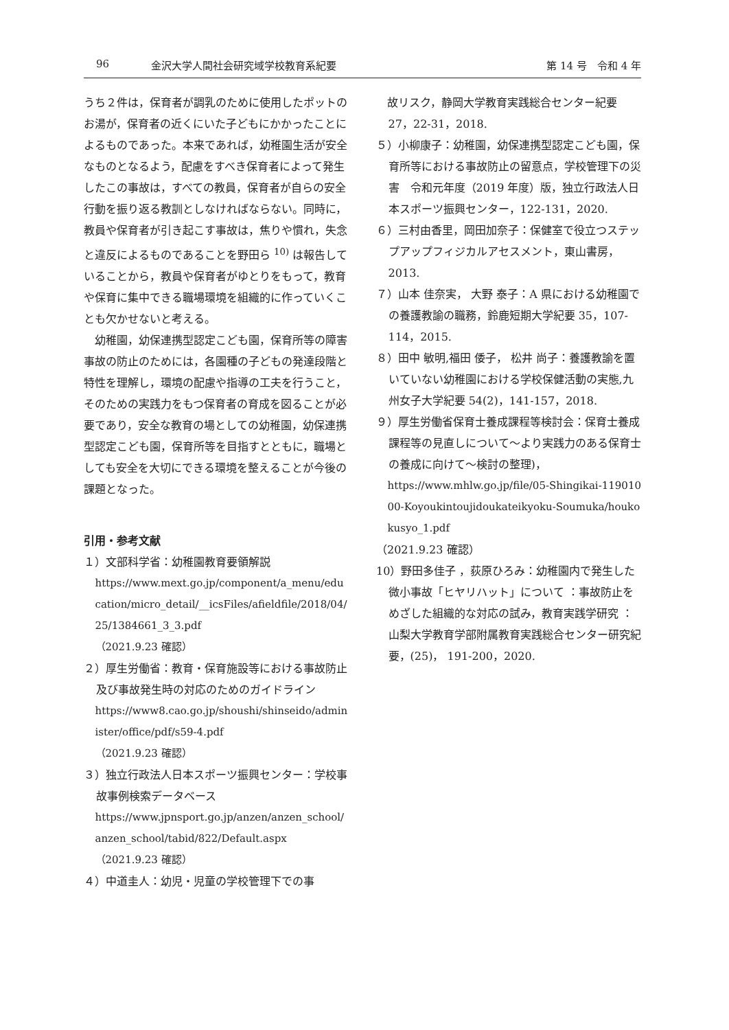96 金沢大学人間社会研究域学校教育系紀要 第 14 号　令和 4 年
うち２件は，保育者が調乳のために使用したポットのお湯が，保育者の近くにいた子どもにかかったことによるものであった。本来であれば，幼稚園生活が安全なものとなるよう，配慮をすべき保育者によって発生したこの事故は，すべての教員，保育者が自らの安全行動を振り返る教訓としなければならない。同時に，教員や保育者が引き起こす事故は，焦りや慣れ，失念と違反によるものであることを野田ら <sup>10)</sup> は報告していることから，教員や保育者がゆとりをもって，教育や保育に集中できる職場環境を組織的に作っていくことも欠かせないと考える。
幼稚園，幼保連携型認定こども園，保育所等の障害事故の防止のためには，各園種の子どもの発達段階と特性を理解し，環境の配慮や指導の工夫を行うこと，そのための実践力をもつ保育者の育成を図ることが必要であり，安全な教育の場としての幼稚園，幼保連携型認定こども園，保育所等を目指すとともに，職場としても安全を大切にできる環境を整えることが今後の課題となった。
引用・参考文献
１）文部科学省：幼稚園教育要領解説
https://www.mext.go.jp/component/a_menu/education/micro_detail/__icsFiles/afieldfile/2018/04/25/1384661_3_3.pdf
（2021.9.23 確認）
２）厚生労働省：教育・保育施設等における事故防止及び事故発生時の対応のためのガイドライン
https://www8.cao.go.jp/shoushi/shinseido/administer/office/pdf/s59-4.pdf
（2021.9.23 確認）
３）独立行政法人日本スポーツ振興センター：学校事故事例検索データベース
https://www.jpnsport.go.jp/anzen/anzen_school/anzen_school/tabid/822/Default.aspx
（2021.9.23 確認）
４）中道圭人：幼児・児童の学校管理下での事
　故リスク，静岡大学教育実践総合センター紀要 27，22-31，2018.
５）小柳康子：幼稚園，幼保連携型認定こども園，保育所等における事故防止の留意点，学校管理下の災害　令和元年度（2019 年度）版，独立行政法人日本スポーツ振興センター，122-131，2020.
６）三村由香里，岡田加奈子：保健室で役立つステップアップフィジカルアセスメント，東山書房，2013.
７）山本 佳奈実， 大野 泰子：A 県における幼稚園での養護教諭の職務，鈴鹿短期大学紀要 35，107-114，2015.
８）田中 敏明,福田 倭子， 松井 尚子：養護教諭を置いていない幼稚園における学校保健活動の実態,九州女子大学紀要 54(2)，141-157，2018.
９）厚生労働省保育士養成課程等検討会：保育士養成課程等の見直しについて～より実践力のある保育士の養成に向けて～検討の整理)，
https://www.mhlw.go.jp/file/05-Shingikai-11901000-Koyoukintoujidoukateikyoku-Soumuka/houkokusyo_1.pdf
（2021.9.23 確認）
10）野田多佳子 ，荻原ひろみ：幼稚園内で発生した微小事故「ヒヤリハット」について ：事故防止をめざした組織的な対応の試み，教育実践学研究 ： 山梨大学教育学部附属教育実践総合センター研究紀要，(25)， 191-200，2020.